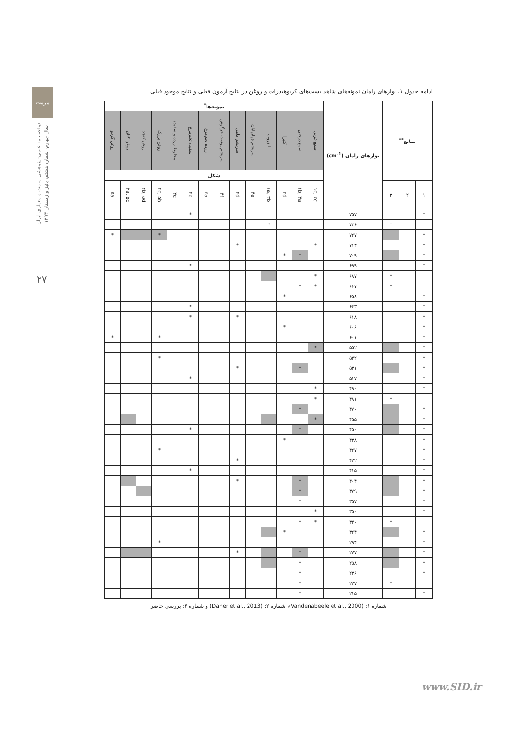مرمت
دوفصلنامه علمی- پژوهشی مرمت و معماری ایران
سال چهارم، شماره هشتم، پائیز و زمستان ۱۳۹۳
۲۷
ادامه جدول ۱. نوارهای رامان نمونه‌های شاهد بست‌های کربوهیدرات و روغن در نتایج آزمون فعلی و نتایج موجود قبلی
| منابع<sup>**</sup> | | | نوارهای رامان (cm<sup>-1</sup>) | نمونه‌ها<sup>*</sup> | | | | | | | | | | | | | |
| --- | --- | --- | --- | --- | --- | --- | --- | --- | --- | --- | --- | --- | --- | --- | --- | --- | --- |
| | | | | صمغ عربی | صمغ درختی | کتیرا | انزروت | سریشم چهارپایان | سریشم ماهی | سریشم پوست خرگوش | زرده تخم‌مرغ | سفیده تخم‌مرغ | مخلوط زرده و سفیده | روغن بزرک | روغن کنجد | روغن کتان | روغن گردو |
| | | | | شکل | | | | | | | | | | | | | |
| ۱ | ۲ | ۳ | | ۱c, ۳c | ۱b, ۳a | ۳d | ۱a, ۳b | ۴e | ۴d | ۴f | ۴a | ۴b | ۴c | ۲c, ۵b | ۲b, ۵d | ۲a, ۵c | ۵a |
| * | | | ۷۵۷ | | | | | | | | | * | | | | | |
| | | * | ۷۳۶ | | | | * | | | | | | | | | | |
| * | | | ۷۲۷ | | | | | | | | | | | * | | | * |
| * | | | ۷۱۴ | * | | | | | * | | | | | | | | |
| * | | | ۷۰۹ | | * | * | | | | | | | | | | | |
| * | | | ۶۹۹ | | | | | | | | | * | | | | | |
| | | * | ۶۸۷ | * | | | | | | | | | | | | | |
| | | * | ۶۶۷ | * | * | | | | | | | | | | | | |
| * | | | ۶۵۸ | | | * | | | | | | | | | | | |
| * | | | ۶۴۳ | | | | | | | | | * | | | | | |
| * | | | ۶۱۸ | | | | | | * | | | * | | | | | |
| * | | | ۶۰۶ | | | * | | | | | | | | | | | |
| * | | | ۶۰۱ | | | | | | | | | | | * | | | * |
| * | | | ۵۵۲ | * | | | | | | | | | | | | | |
| * | | | ۵۴۲ | | | | | | | | | | | * | | | |
| * | | | ۵۳۱ | | * | | | | * | | | | | | | | |
| * | | | ۵۱۷ | | | | | | | | | * | | | | | |
| * | | | ۴۹۰ | * | | | | | | | | | | | | | |
| | | * | ۴۸۱ | * | | | | | | | | | | | | | |
| * | | | ۴۷۰ | | * | | | | | | | | | | | | |
| * | | | ۴۵۵ | * | | | | | | | | | | | | | |
| * | | | ۴۵۰ | | * | | | | | | | * | | | | | |
| * | | | ۴۳۸ | | | * | | | | | | | | | | | |
| * | | | ۴۲۷ | | | | | | | | | | | * | | | |
| * | | | ۴۲۲ | | | | | | * | | | | | | | | |
| * | | | ۴۱۵ | | | | | | | | | * | | | | | |
| * | | | ۴۰۴ | | * | | | | * | | | | | | | | |
| * | | | ۳۷۹ | | * | | | | | | | | | | | | |
| * | | | ۳۵۷ | | * | | | | | | | | | | | | |
| * | | | ۳۵۰ | * | | | | | | | | | | | | | |
| | | * | ۳۴۰ | * | * | | | | | | | | | | | | |
| * | | | ۳۲۴ | | | * | | | | | | | | | | | |
| * | | | ۲۹۴ | | | | | | | | | | | * | | | |
| * | | | ۲۷۷ | | * | | | | * | | | | | | | | |
| * | | | ۲۵۸ | | * | | | | | | | | | | | | |
| * | | | ۲۳۶ | | * | | | | | | | | | | | | |
| | | * | ۲۲۷ | | * | | | | | | | | | | | | |
| * | | | ۲۱۵ | | * | | | | | | | | | | | | |
شماره ۱: (Vandenabeele et al., 2000)، شماره ۲: (Daher et al., 2013) و شماره ۳: بررسی حاضر
www.SID.ir